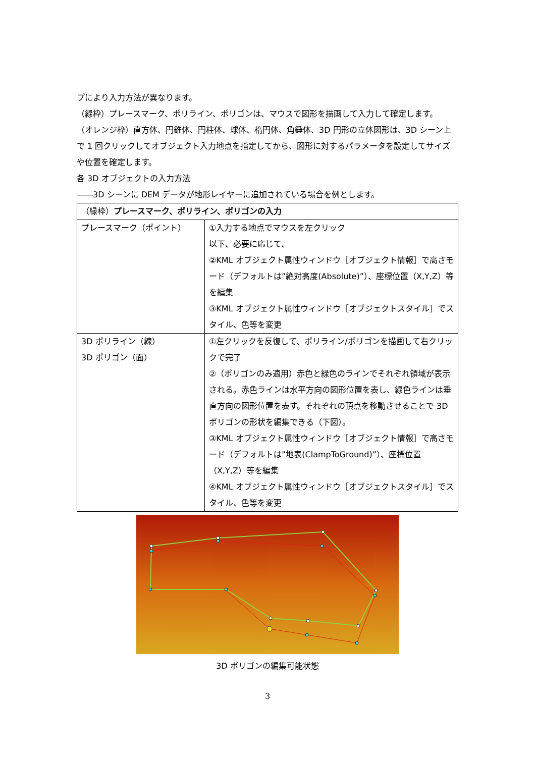プにより入力方法が異なります。
（緑枠）プレースマーク、ポリライン、ポリゴンは、マウスで図形を描画して入力して確定します。
（オレンジ枠）直方体、円錐体、円柱体、球体、楕円体、角錘体、3D 円形の立体図形は、3D シーン上で 1 回クリックしてオブジェクト入力地点を指定してから、図形に対するパラメータを設定してサイズや位置を確定します。
各 3D オブジェクトの入力方法
――3D シーンに DEM データが地形レイヤーに追加されている場合を例とします。
| （緑枠） プレースマーク、ポリライン、ポリゴンの入力 | |
| --- | --- |
| プレースマーク（ポイント） | ①入力する地点でマウスを左クリック 以下、必要に応じて、 ②KML オブジェクト属性ウィンドウ［オブジェクト情報］で高さモード（デフォルトは”絶対高度(Absolute)”）、座標位置（X,Y,Z）等を編集 ③KML オブジェクト属性ウィンドウ［オブジェクトスタイル］でスタイル、色等を変更 |
| 3D ポリライン（線） 3D ポリゴン（面） | ①左クリックを反復して、ポリライン/ポリゴンを描画して右クリックで完了 ②（ポリゴンのみ適用）赤色と緑色のラインでそれぞれ領域が表示される。赤色ラインは水平方向の図形位置を表し、緑色ラインは垂直方向の図形位置を表す。それぞれの頂点を移動させることで 3D ポリゴンの形状を編集できる（下図）。 ③KML オブジェクト属性ウィンドウ［オブジェクト情報］で高さモード（デフォルトは”地表(ClampToGround)”）、座標位置（X,Y,Z）等を編集 ④KML オブジェクト属性ウィンドウ［オブジェクトスタイル］でスタイル、色等を変更 |
3D ポリゴンの編集可能状態
3